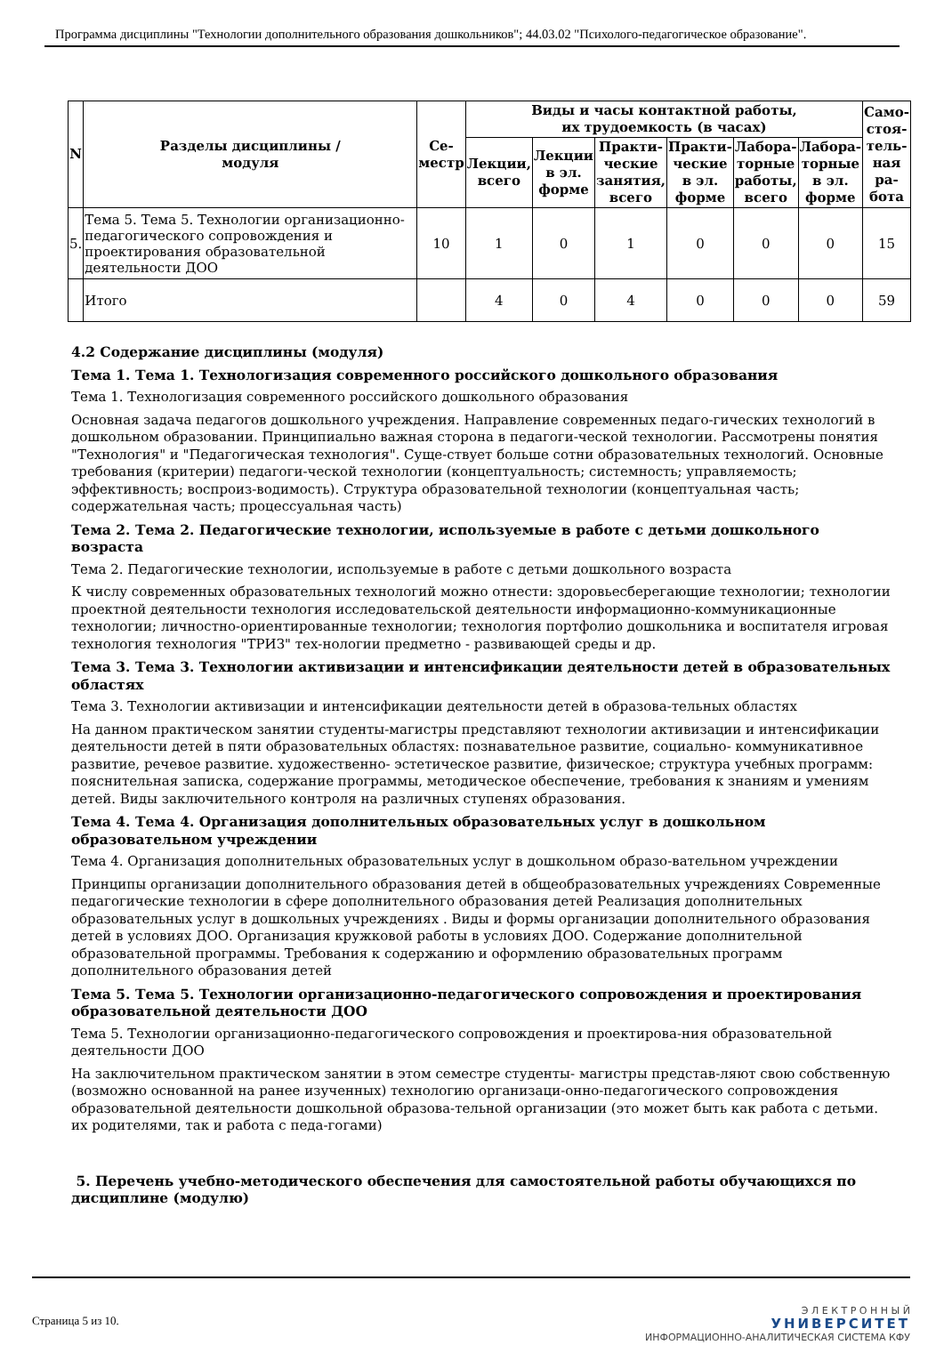Программа дисциплины "Технологии дополнительного образования дошкольников"; 44.03.02 "Психолого-педагогическое образование".
| N | Разделы дисциплины / модуля | Се- местр | Виды и часы контактной работы, их трудоемкость (в часах) | | | | | | Само- стоя- тель- ная ра- бота |
| --- | --- | --- | --- | --- | --- | --- | --- | --- | --- |
| | | | Лекции, всего | Лекции в эл. форме | Практи- ческие занятия, всего | Практи- ческие в эл. форме | Лабора- торные работы, всего | Лабора- торные в эл. форме | |
| 5. | Тема 5. Тема 5. Технологии организационно-педагогического сопровождения и проектирования образовательной деятельности ДОО | 10 | 1 | 0 | 1 | 0 | 0 | 0 | 15 |
| | Итого | | 4 | 0 | 4 | 0 | 0 | 0 | 59 |
4.2 Содержание дисциплины (модуля)
Тема 1. Тема 1. Технологизация современного российского дошкольного образования
Тема 1. Технологизация современного российского дошкольного образования
Основная задача педагогов дошкольного учреждения. Направление современных педаго-гических технологий в дошкольном образовании. Принципиально важная сторона в педагоги-ческой технологии. Рассмотрены понятия "Технология" и "Педагогическая технология". Суще-ствует больше сотни образовательных технологий. Основные требования (критерии) педагоги-ческой технологии (концептуальность; системность; управляемость; эффективность; воспроиз-водимость). Структура образовательной технологии (концептуальная часть; содержательная часть; процессуальная часть)
Тема 2. Тема 2. Педагогические технологии, используемые в работе с детьми дошкольного возраста
Тема 2. Педагогические технологии, используемые в работе с детьми дошкольного возраста
К числу современных образовательных технологий можно отнести: здоровьесберегающие технологии; технологии проектной деятельности технология исследовательской деятельности информационно-коммуникационные технологии; личностно-ориентированные технологии; технология портфолио дошкольника и воспитателя игровая технология технология "ТРИЗ" тех-нологии предметно - развивающей среды и др.
Тема 3. Тема 3. Технологии активизации и интенсификации деятельности детей в образовательных областях
Тема 3. Технологии активизации и интенсификации деятельности детей в образова-тельных областях
На данном практическом занятии студенты-магистры представляют технологии активизации и интенсификации деятельности детей в пяти образовательных областях: познавательное развитие, социально- коммуникативное развитие, речевое развитие. художественно- эстетическое развитие, физическое; структура учебных программ: пояснительная записка, содержание программы, методическое обеспечение, требования к знаниям и умениям детей. Виды заключительного контроля на различных ступенях образования.
Тема 4. Тема 4. Организация дополнительных образовательных услуг в дошкольном образовательном учреждении
Тема 4. Организация дополнительных образовательных услуг в дошкольном образо-вательном учреждении
Принципы организации дополнительного образования детей в общеобразовательных учреждениях Современные педагогические технологии в сфере дополнительного образования детей Реализация дополнительных образовательных услуг в дошкольных учреждениях . Виды и формы организации дополнительного образования детей в условиях ДОО. Организация кружковой работы в условиях ДОО. Содержание дополнительной образовательной программы. Требования к содержанию и оформлению образовательных программ дополнительного образования детей
Тема 5. Тема 5. Технологии организационно-педагогического сопровождения и проектирования образовательной деятельности ДОО
Тема 5. Технологии организационно-педагогического сопровождения и проектирова-ния образовательной деятельности ДОО
На заключительном практическом занятии в этом семестре студенты- магистры представ-ляют свою собственную (возможно основанной на ранее изученных) технологию организаци-онно-педагогического сопровождения образовательной деятельности дошкольной образова-тельной организации (это может быть как работа с детьми. их родителями, так и работа с педа-гогами)
5. Перечень учебно-методического обеспечения для самостоятельной работы обучающихся по дисциплине (модулю)
Страница 5 из 10.
Э Л Е К Т Р О Н Н Ы Й
УНИВЕРСИТЕТ
ИНФОРМАЦИОННО-АНАЛИТИЧЕСКАЯ СИСТЕМА КФУ